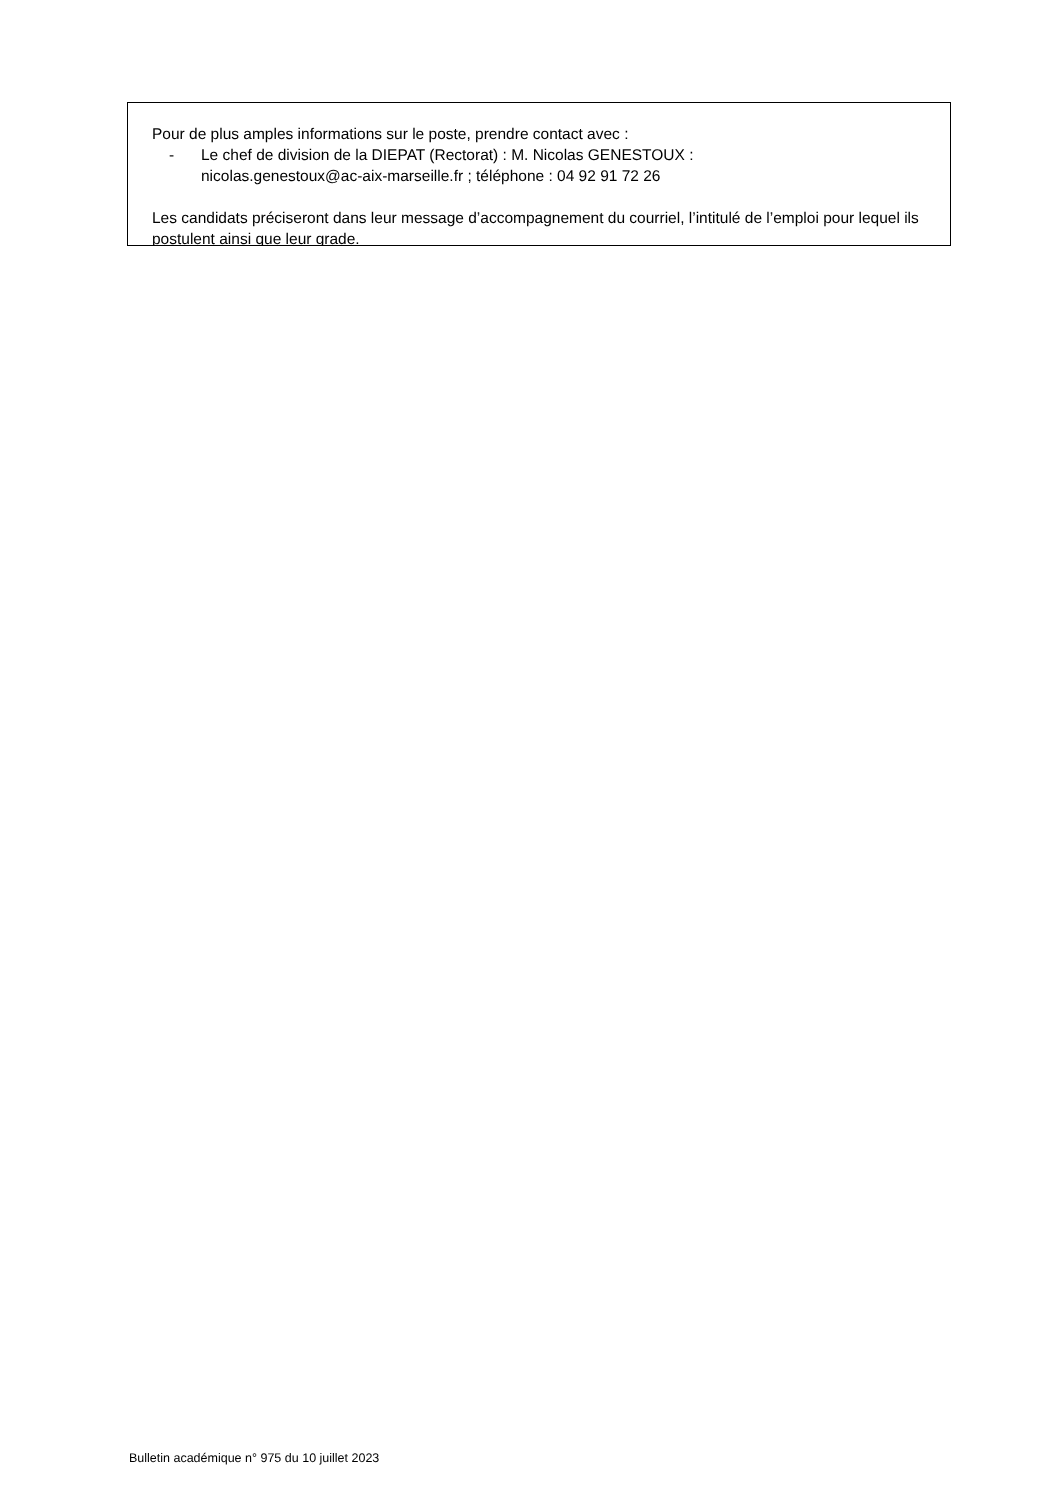Pour de plus amples informations sur le poste, prendre contact avec :
- Le chef de division de la DIEPAT (Rectorat) : M. Nicolas GENESTOUX :
nicolas.genestoux@ac-aix-marseille.fr ; téléphone : 04 92 91 72 26
Les candidats préciseront dans leur message d’accompagnement du courriel, l’intitulé de l’emploi pour lequel ils postulent ainsi que leur grade.
Bulletin académique n° 975 du 10 juillet 2023